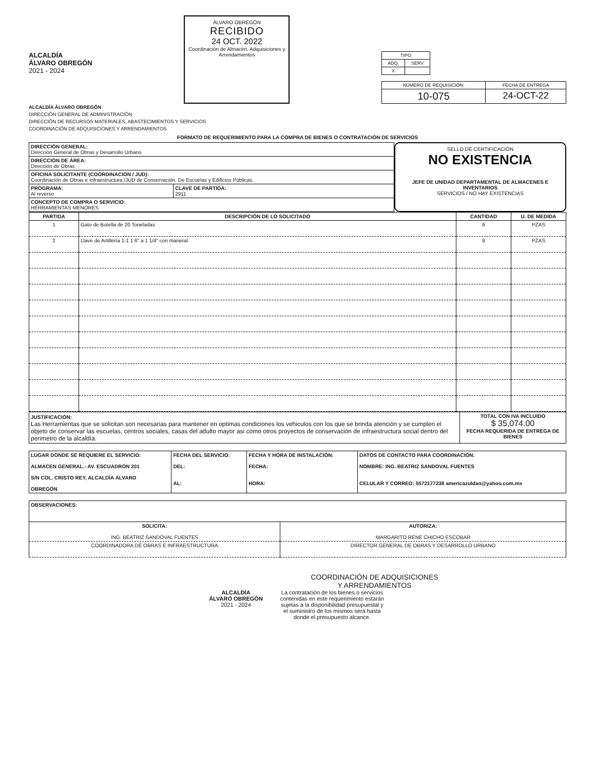ALCALDÍA
ÁLVARO OBREGÓN
2021 - 2024
ÁLVARO OBREGÓN
RECIBIDO
24 OCT. 2022
Coordinación de Almacén, Adquisiciones y Arrendamientos
| TIPO | |
| ADQ. | SERV |
| X | |
| NÚMERO DE REQUISICIÓN: | FECHA DE ENTREGA |
| 10-075 | 24-OCT-22 |
ALCALDÍA ÁLVARO OBREGÓN
DIRECCIÓN GENERAL DE ADMINISTRACIÓN
DIRECCIÓN DE RECURSOS MATERIALES, ABASTECIMIENTOS Y SERVICIOS
COORDINACIÓN DE ADQUISICIONES Y ARRENDAMIENTOS
FORMATO DE REQUERIMIENTO PARA LA COMPRA DE BIENES O CONTRATACIÓN DE SERVICIOS
| DIRECCIÓN GENERAL: Dirección General de Obras y Desarrollo Urbano | |
| DIRECCIÓN DE ÁREA: Dirección de Obras | |
| OFICINA SOLICITANTE (COORDINACIÓN / JUD): Coordinación de Obras e Infraestructura /JUD de Conservación. De Escuelas y Edificios Públicas. | |
| PROGRAMA: Al reverso | CLAVE DE PARTIDA: 2911 |
| CONCEPTO DE COMPRA O SERVICIO: HERRAMIENTAS MENORES | |
SELLO DE CERTIFICACIÓN
NO EXISTENCIA
JEFE DE UNIDAD DEPARTAMENTAL DE ALMACENES E INVENTARIOS
SERVICIOS / NO HAY EXISTENCIAS
| PARTIDA | DESCRIPCIÓN DE LO SOLICITADO | CANTIDAD | U. DE MEDIDA |
| --- | --- | --- | --- |
| 1 | Gato de Botella de 20 Toneladas | 6 | PZAS |
| 2 | Llave de Artillería 1-1 1 6" a 1 1/4" con maneral | 8 | PZAS |
| JUSTIFICACIÓN: Las Herramientas que se solicitan son necesarias para mantener en optimas condiciones los vehiculos con los que se brinda atención y se cumplen el objeto de conservar las escuelas, centros sociales, casas del adulto mayor asi como otros proyectos de conservación de infraestructura social dentro del perimetro de la alcaldía. | TOTAL CON IVA INCLUIDO $ 35,074.00 FECHA REQUERIDA DE ENTREGA DE BIENES |
| LUGAR DONDE SE REQUIERE EL SERVICIO: ALMACEN GENERAL.- AV. ESCUADRÓN 201 S/N COL. CRISTO REY, ALCALDÍA ÁLVARO OBREGÓN | FECHA DEL SERVICIO: DEL: AL: | FECHA Y HORA DE INSTALACIÓN: FECHA: HORA: | DATOS DE CONTACTO PARA COORDINACIÓN: NOMBRE: ING. BEATRIZ SANDOVAL FUENTES CELULAR Y CORREO: 5572177238 americazuldan@yahoo.com.mx |
| OBSERVACIONES: | |
| SOLICITA: ING. BEATRIZ SANDOVAL FUENTES | AUTORIZA: MARGARITO RENE CHICHO ESCOBAR |
| COORDINADORA DE OBRAS E INFRAESTRUCTURA | DIRECTOR GENERAL DE OBRAS Y DESARROLLO URBANO |
COORDINACIÓN DE ADQUISICIONES
Y ARRENDAMIENTOS
ALCALDÍA
ÁLVARO OBREGÓN
2021 - 2024
La contratación de los bienes o servicios contenidas en este requerimiento estarán sujetas a la disponibilidad presupuestal y el suministro de los mismos será hasta donde el presupuesto alcance.